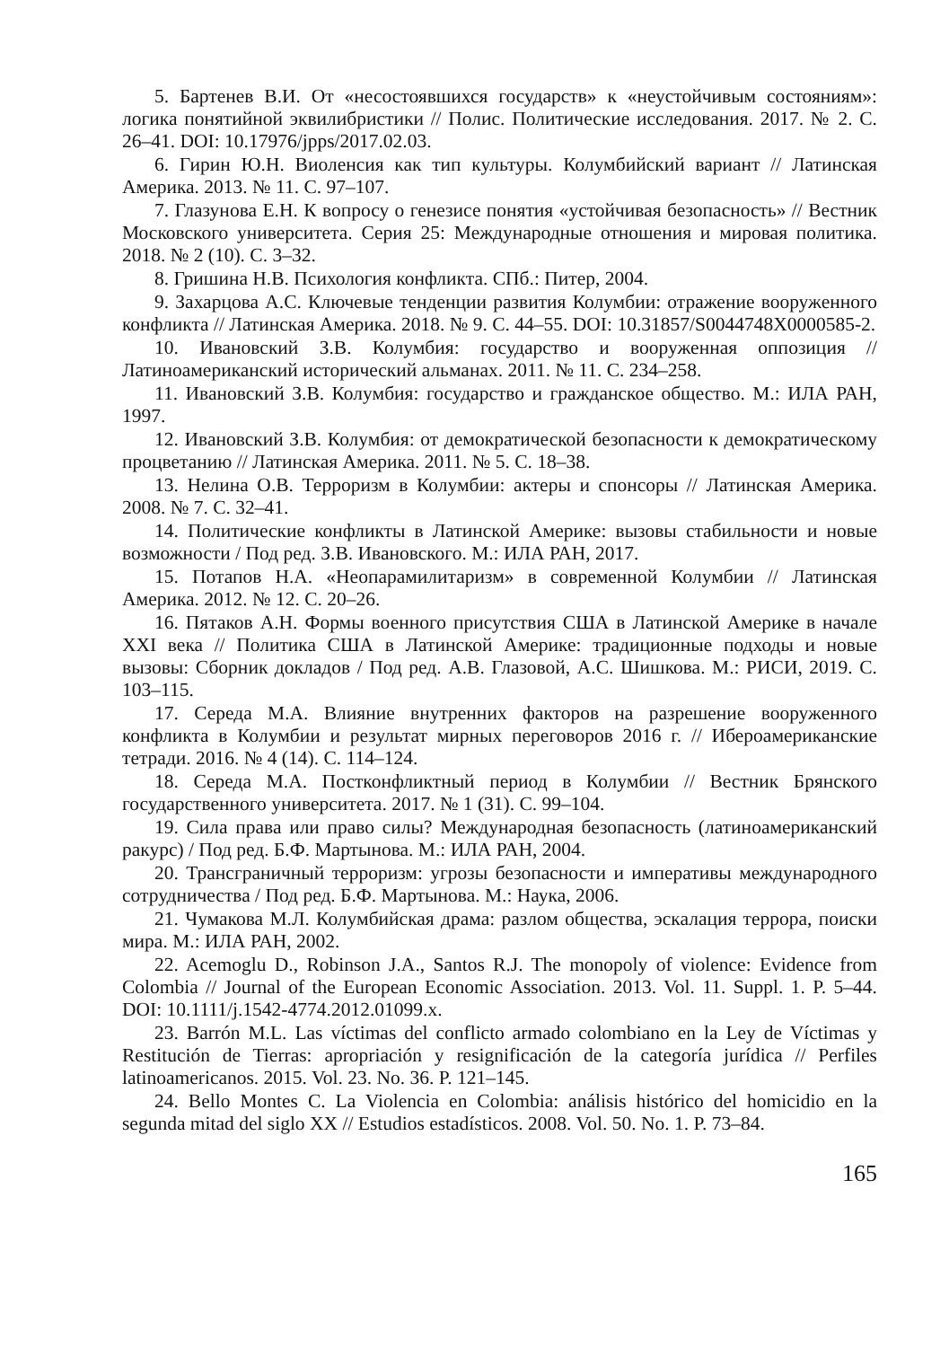5. Бартенев В.И. От «несостоявшихся государств» к «неустойчивым состояниям»: логика понятийной эквилибристики // Полис. Политические исследования. 2017. № 2. С. 26–41. DOI: 10.17976/jpps/2017.02.03.
6. Гирин Ю.Н. Виоленсия как тип культуры. Колумбийский вариант // Латинская Америка. 2013. № 11. С. 97–107.
7. Глазунова Е.Н. К вопросу о генезисе понятия «устойчивая безопасность» // Вестник Московского университета. Серия 25: Международные отношения и мировая политика. 2018. № 2 (10). С. 3–32.
8. Гришина Н.В. Психология конфликта. СПб.: Питер, 2004.
9. Захарцова А.С. Ключевые тенденции развития Колумбии: отражение вооруженного конфликта // Латинская Америка. 2018. № 9. С. 44–55. DOI: 10.31857/S0044748X0000585-2.
10. Ивановский З.В. Колумбия: государство и вооруженная оппозиция // Латиноамериканский исторический альманах. 2011. № 11. С. 234–258.
11. Ивановский З.В. Колумбия: государство и гражданское общество. М.: ИЛА РАН, 1997.
12. Ивановский З.В. Колумбия: от демократической безопасности к демократическому процветанию // Латинская Америка. 2011. № 5. С. 18–38.
13. Нелина О.В. Терроризм в Колумбии: актеры и спонсоры // Латинская Америка. 2008. № 7. С. 32–41.
14. Политические конфликты в Латинской Америке: вызовы стабильности и новые возможности / Под ред. З.В. Ивановского. М.: ИЛА РАН, 2017.
15. Потапов Н.А. «Неопарамилитаризм» в современной Колумбии // Латинская Америка. 2012. № 12. С. 20–26.
16. Пятаков А.Н. Формы военного присутствия США в Латинской Америке в начале XXI века // Политика США в Латинской Америке: традиционные подходы и новые вызовы: Сборник докладов / Под ред. А.В. Глазовой, А.С. Шишкова. М.: РИСИ, 2019. С. 103–115.
17. Середа М.А. Влияние внутренних факторов на разрешение вооруженного конфликта в Колумбии и результат мирных переговоров 2016 г. // Ибероамериканские тетради. 2016. № 4 (14). С. 114–124.
18. Середа М.А. Постконфликтный период в Колумбии // Вестник Брянского государственного университета. 2017. № 1 (31). С. 99–104.
19. Сила права или право силы? Международная безопасность (латиноамериканский ракурс) / Под ред. Б.Ф. Мартынова. М.: ИЛА РАН, 2004.
20. Трансграничный терроризм: угрозы безопасности и императивы международного сотрудничества / Под ред. Б.Ф. Мартынова. М.: Наука, 2006.
21. Чумакова М.Л. Колумбийская драма: разлом общества, эскалация террора, поиски мира. М.: ИЛА РАН, 2002.
22. Acemoglu D., Robinson J.A., Santos R.J. The monopoly of violence: Evidence from Colombia // Journal of the European Economic Association. 2013. Vol. 11. Suppl. 1. P. 5–44. DOI: 10.1111/j.1542-4774.2012.01099.x.
23. Barrón M.L. Las víctimas del conflicto armado colombiano en la Ley de Víctimas y Restitución de Tierras: apropriación y resignificación de la categoría jurídica // Perfiles latinoamericanos. 2015. Vol. 23. No. 36. P. 121–145.
24. Bello Montes C. La Violencia en Colombia: análisis histórico del homicidio en la segunda mitad del siglo XX // Estudios estadísticos. 2008. Vol. 50. No. 1. P. 73–84.
165